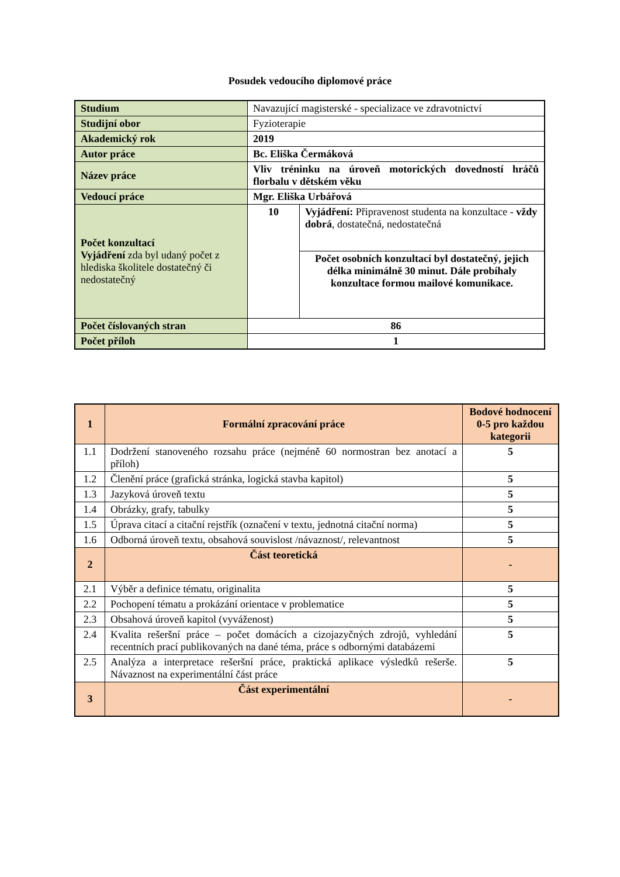Posudek vedoucího diplomové práce
| Studium | Navazující magisterské - specializace ve zdravotnictví | |
| Studijní obor | Fyzioterapie | |
| Akademický rok | 2019 | |
| Autor práce | Bc. Eliška Čermáková | |
| Název práce | Vliv tréninku na úroveň motorických dovedností hráčů florbalu v dětském věku | |
| Vedoucí práce | Mgr. Eliška Urbářová | |
| Počet konzultací Vyjádření zda byl udaný počet z hlediska školitele dostatečný či nedostatečný | 10 | Vyjádření: Připravenost studenta na konzultace - vždy dobrá , dostatečná, nedostatečná |
| | | Počet osobních konzultací byl dostatečný, jejich délka minimálně 30 minut. Dále probíhaly konzultace formou mailové komunikace. |
| Počet číslovaných stran | 86 | |
| Počet příloh | 1 | |
| 1 | Formální zpracování práce | Bodové hodnocení 0-5 pro každou kategorii |
| 1.1 | Dodržení stanoveného rozsahu práce (nejméně 60 normostran bez anotací a příloh) | 5 |
| 1.2 | Členění práce (grafická stránka, logická stavba kapitol) | 5 |
| 1.3 | Jazyková úroveň textu | 5 |
| 1.4 | Obrázky, grafy, tabulky | 5 |
| 1.5 | Úprava citací a citační rejstřík (označení v textu, jednotná citační norma) | 5 |
| 1.6 | Odborná úroveň textu, obsahová souvislost /návaznost/, relevantnost | 5 |
| 2 | Část teoretická | - |
| 2.1 | Výběr a definice tématu, originalita | 5 |
| 2.2 | Pochopení tématu a prokázání orientace v problematice | 5 |
| 2.3 | Obsahová úroveň kapitol (vyváženost) | 5 |
| 2.4 | Kvalita rešeršní práce – počet domácích a cizojazyčných zdrojů, vyhledání recentních prací publikovaných na dané téma, práce s odbornými databázemi | 5 |
| 2.5 | Analýza a interpretace rešeršní práce, praktická aplikace výsledků rešerše. Návaznost na experimentální část práce | 5 |
| 3 | Část experimentální | - |